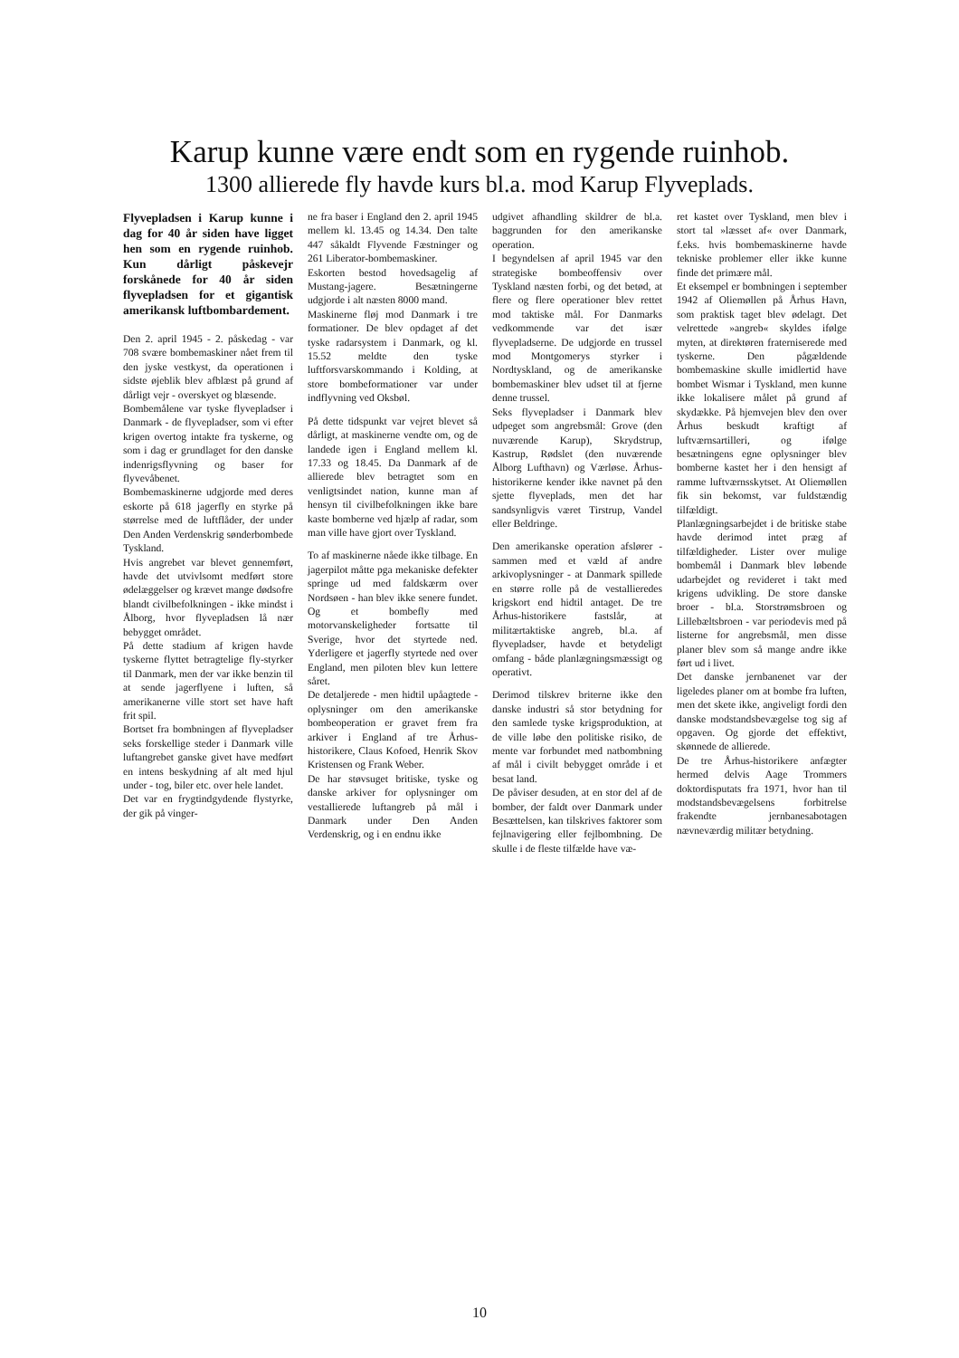Karup kunne være endt som en rygende ruinhob.
1300 allierede fly havde kurs bl.a. mod Karup Flyveplads.
Flyvepladsen i Karup kunne i dag for 40 år siden have ligget hen som en rygende ruinhob. Kun dårligt påskevejr forskånede for 40 år siden flyvepladsen for et gigantisk amerikansk luftbombardement.
Den 2. april 1945 - 2. påskedag - var 708 svære bombemaskiner nået frem til den jyske vestkyst, da operationen i sidste øjeblik blev afblæst på grund af dårligt vejr - overskyet og blæsende.
Bombemålene var tyske flyvepladser i Danmark - de flyvepladser, som vi efter krigen overtog intakte fra tyskerne, og som i dag er grundlaget for den danske indenrigsflyvning og baser for flyvevåbenet.
Bombemaskinerne udgjorde med deres eskorte på 618 jagerfly en styrke på størrelse med de luftflåder, der under Den Anden Verdenskrig sønderbombede Tyskland.
Hvis angrebet var blevet gennemført, havde det utvivlsomt medført store ødelæggelser og krævet mange dødsofre blandt civilbefolkningen - ikke mindst i Ålborg, hvor flyvepladsen lå nær bebygget området.
På dette stadium af krigen havde tyskerne flyttet betragtelige fly-styrker til Danmark, men der var ikke benzin til at sende jagerflyene i luften, så amerikanerne ville stort set have haft frit spil.
Bortset fra bombningen af flyvepladser seks forskellige steder i Danmark ville luftangrebet ganske givet have medført en intens beskydning af alt med hjul under - tog, biler etc. over hele landet.
Det var en frygtindgydende flystyrke, der gik på vinger-
ne fra baser i England den 2. april 1945 mellem kl. 13.45 og 14.34. Den talte 447 såkaldt Flyvende Fæstninger og 261 Liberator-bombemaskiner.
Eskorten bestod hovedsagelig af Mustang-jagere. Besætningerne udgjorde i alt næsten 8000 mand.
Maskinerne fløj mod Danmark i tre formationer. De blev opdaget af det tyske radarsystem i Danmark, og kl. 15.52 meldte den tyske luftforsvarskommando i Kolding, at store bombeformationer var under indflyvning ved Oksbøl.
På dette tidspunkt var vejret blevet så dårligt, at maskinerne vendte om, og de landede igen i England mellem kl. 17.33 og 18.45. Da Danmark af de allierede blev betragtet som en venligtsindet nation, kunne man af hensyn til civilbefolkningen ikke bare kaste bomberne ved hjælp af radar, som man ville have gjort over Tyskland.
To af maskinerne nåede ikke tilbage. En jagerpilot måtte pga mekaniske defekter springe ud med faldskærm over Nordsøen - han blev ikke senere fundet. Og et bombefly med motorvanskeligheder fortsatte til Sverige, hvor det styrtede ned. Yderligere et jagerfly styrtede ned over England, men piloten blev kun lettere såret.
De detaljerede - men hidtil upåagtede - oplysninger om den amerikanske bombeoperation er gravet frem fra arkiver i England af tre Århus-historikere, Claus Kofoed, Henrik Skov Kristensen og Frank Weber.
De har støvsuget britiske, tyske og danske arkiver for oplysninger om vestallierede luftangreb på mål i Danmark under Den Anden Verdenskrig, og i en endnu ikke
udgivet afhandling skildrer de bl.a. baggrunden for den amerikanske operation.
I begyndelsen af april 1945 var den strategiske bombeoffensiv over Tyskland næsten forbi, og det betød, at flere og flere operationer blev rettet mod taktiske mål. For Danmarks vedkommende var det især flyvepladserne. De udgjorde en trussel mod Montgomerys styrker i Nordtyskland, og de amerikanske bombemaskiner blev udset til at fjerne denne trussel.
Seks flyvepladser i Danmark blev udpeget som angrebsmål: Grove (den nuværende Karup), Skrydstrup, Kastrup, Rødslet (den nuværende Ålborg Lufthavn) og Værløse. Århus-historikerne kender ikke navnet på den sjette flyveplads, men det har sandsynligvis været Tirstrup, Vandel eller Beldringe.
Den amerikanske operation afslører - sammen med et væld af andre arkivoplysninger - at Danmark spillede en større rolle på de vestallieredes krigskort end hidtil antaget. De tre Århus-historikere fastslår, at militærtaktiske angreb, bl.a. af flyvepladser, havde et betydeligt omfang - både planlægningsmæssigt og operativt.
Derimod tilskrev briterne ikke den danske industri så stor betydning for den samlede tyske krigsproduktion, at de ville løbe den politiske risiko, de mente var forbundet med natbombning af mål i civilt bebygget område i et besat land.
De påviser desuden, at en stor del af de bomber, der faldt over Danmark under Besættelsen, kan tilskrives faktorer som fejlnavigering eller fejlbombning. De skulle i de fleste tilfælde have væ-
ret kastet over Tyskland, men blev i stort tal »læsset af« over Danmark, f.eks. hvis bombemaskinerne havde tekniske problemer eller ikke kunne finde det primære mål.
Et eksempel er bombningen i september 1942 af Oliemøllen på Århus Havn, som praktisk taget blev ødelagt. Det velrettede »angreb« skyldes ifølge myten, at direktøren fraterniserede med tyskerne. Den pågældende bombemaskine skulle imidlertid have bombet Wismar i Tyskland, men kunne ikke lokalisere målet på grund af skydække. På hjemvejen blev den over Århus beskudt kraftigt af luftværnsartilleri, og ifølge besætningens egne oplysninger blev bomberne kastet her i den hensigt af ramme luftværnsskytset. At Oliemøllen fik sin bekomst, var fuldstændig tilfældigt.
Planlægningsarbejdet i de britiske stabe havde derimod intet præg af tilfældigheder. Lister over mulige bombemål i Danmark blev løbende udarbejdet og revideret i takt med krigens udvikling. De store danske broer - bl.a. Storstrømsbroen og Lillebæltsbroen - var periodevis med på listerne for angrebsmål, men disse planer blev som så mange andre ikke ført ud i livet.
Det danske jernbanenet var der ligeledes planer om at bombe fra luften, men det skete ikke, angiveligt fordi den danske modstandsbevægelse tog sig af opgaven. Og gjorde det effektivt, skønnede de allierede.
De tre Århus-historikere anfægter hermed delvis Aage Trommers doktordisputats fra 1971, hvor han til modstandsbevægelsens forbitrelse frakendte jernbanesabotagen nævneværdig militær betydning.
10